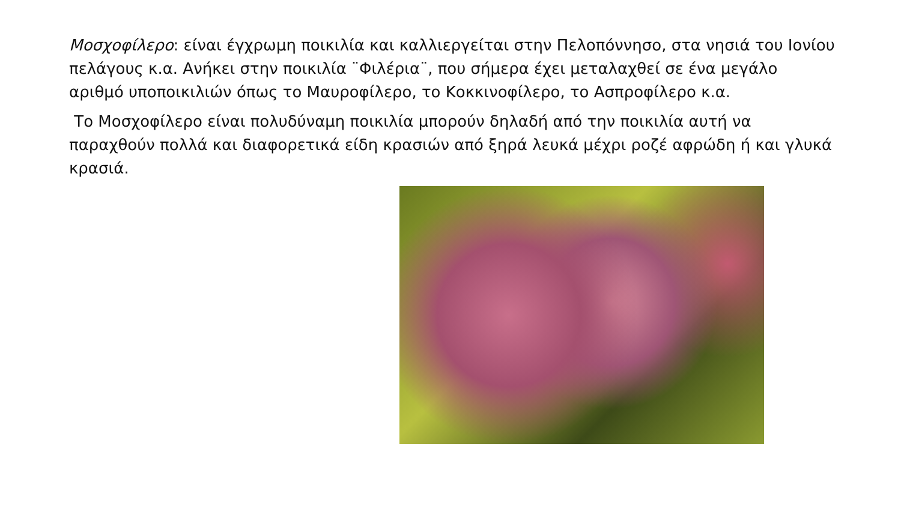Μοσχοφίλερο: είναι έγχρωμη ποικιλία και καλλιεργείται στην Πελοπόννησο, στα νησιά του Ιονίου πελάγους κ.α. Ανήκει στην ποικιλία ¨Φιλέρια¨, που σήμερα έχει μεταλαχθεί σε ένα μεγάλο αριθμό υποποικιλιών όπως το Μαυροφίλερο, το Κοκκινοφίλερο, το Ασπροφίλερο κ.α.
Το Μοσχοφίλερο είναι πολυδύναμη ποικιλία μπορούν δηλαδή από την ποικιλία αυτή να παραχθούν πολλά και διαφορετικά είδη κρασιών από ξηρά λευκά μέχρι ροζέ αφρώδη ή και γλυκά κρασιά.